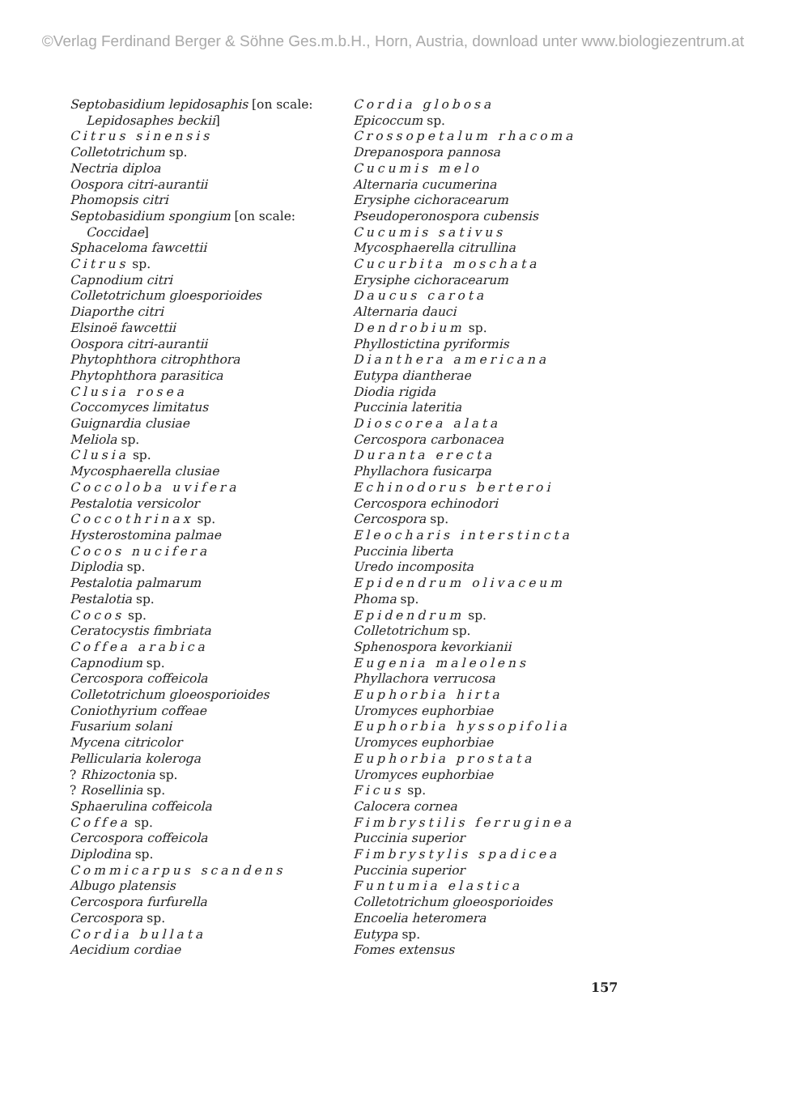©Verlag Ferdinand Berger & Söhne Ges.m.b.H., Horn, Austria, download unter www.biologiezentrum.at
Septobasidium lepidosaphis [on scale:
Lepidosaphes beckii]
Citrus sinensis
Colletotrichum sp.
Nectria diploa
Oospora citri-aurantii
Phomopsis citri
Septobasidium spongium [on scale:
Coccidae]
Sphaceloma fawcettii
Citrus sp.
Capnodium citri
Colletotrichum gloesporioides
Diaporthe citri
Elsinoë fawcettii
Oospora citri-aurantii
Phytophthora citrophthora
Phytophthora parasitica
Clusia rosea
Coccomyces limitatus
Guignardia clusiae
Meliola sp.
Clusia sp.
Mycosphaerella clusiae
Coccoloba uvifera
Pestalotia versicolor
Coccothrinax sp.
Hysterostomina palmae
Cocos nucifera
Diplodia sp.
Pestalotia palmarum
Pestalotia sp.
Cocos sp.
Ceratocystis fimbriata
Coffea arabica
Capnodium sp.
Cercospora coffeicola
Colletotrichum gloeosporioides
Coniothyrium coffeae
Fusarium solani
Mycena citricolor
Pellicularia koleroga
? Rhizoctonia sp.
? Rosellinia sp.
Sphaerulina coffeicola
Coffea sp.
Cercospora coffeicola
Diplodina sp.
Commicarpus scandens
Albugo platensis
Cercospora furfurella
Cercospora sp.
Cordia bullata
Aecidium cordiae
Cordia globosa
Epicoccum sp.
Crossopetalum rhacoma
Drepanospora pannosa
Cucumis melo
Alternaria cucumerina
Erysiphe cichoracearum
Pseudoperonospora cubensis
Cucumis sativus
Mycosphaerella citrullina
Cucurbita moschata
Erysiphe cichoracearum
Daucus carota
Alternaria dauci
Dendrobium sp.
Phyllostictina pyriformis
Dianthera americana
Eutypa diantherae
Diodia rigida
Puccinia lateritia
Dioscorea alata
Cercospora carbonacea
Duranta erecta
Phyllachora fusicarpa
Echinodorus berteroi
Cercospora echinodori
Cercospora sp.
Eleocharis interstincta
Puccinia liberta
Uredo incomposita
Epidendrum olivaceum
Phoma sp.
Epidendrum sp.
Colletotrichum sp.
Sphenospora kevorkianii
Eugenia maleolens
Phyllachora verrucosa
Euphorbia hirta
Uromyces euphorbiae
Euphorbia hyssopifolia
Uromyces euphorbiae
Euphorbia prostata
Uromyces euphorbiae
Ficus sp.
Calocera cornea
Fimbrystilis ferruginea
Puccinia superior
Fimbrystylis spadicea
Puccinia superior
Funtumia elastica
Colletotrichum gloeosporioides
Encoelia heteromera
Eutypa sp.
Fomes extensus
157